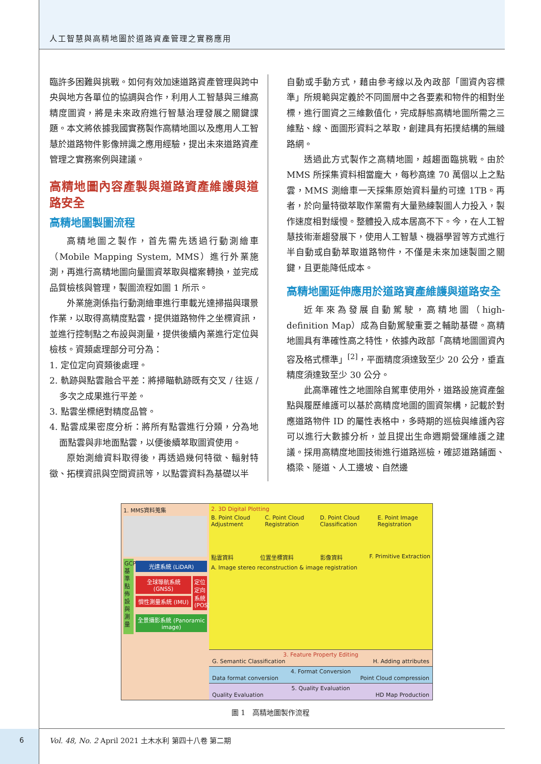人工智慧與高精地圖於道路資產管理之實務應用
臨許多困難與挑戰。如何有效加速道路資產管理與跨中央與地方各單位的協調與合作，利用人工智慧與三維高精度圖資，將是未來政府進行智慧治理發展之關鍵課題。本文將依據我國實務製作高精地圖以及應用人工智慧於道路物件影像辨識之應用經驗，提出未來道路資產管理之實務案例與建議。
高精地圖內容產製與道路資產維護與道路安全
高精地圖製圖流程
高精地圖之製作，首先需先透過行動測繪車（Mobile Mapping System, MMS）進行外業施測，再進行高精地圖向量圖資萃取與檔案轉換，並完成品質檢核與管理，製圖流程如圖 1 所示。
外業施測係指行動測繪車進行車載光達掃描與環景作業，以取得高精度點雲，提供道路物件之坐標資訊，並進行控制點之布設與測量，提供後續內業進行定位與檢核。資類處理部分可分為：
1. 定位定向資類後處理。
2. 軌跡與點雲融合平差：將掃瞄軌跡既有交叉 / 往返 / 多次之成果進行平差。
3. 點雲坐標絕對精度品管。
4. 點雲成果密度分析：將所有點雲進行分類，分為地面點雲與非地面點雲，以便後續萃取圖資使用。
原始測繪資料取得後，再透過幾何特徵、輻射特徵、拓樸資訊與空間資訊等，以點雲資料為基礎以半
自動或手動方式，藉由參考線以及內政部「圖資內容標準」所規範與定義於不同圖層中之各要素和物件的相對坐標，進行圖資之三維數值化，完成靜態高精地圖所需之三維點、線、面圖形資料之萃取，創建具有拓撲結構的無縫路網。
透過此方式製作之高精地圖，越趨面臨挑戰。由於 MMS 所採集資料相當龐大，每秒高達 70 萬個以上之點雲，MMS 測繪車一天採集原始資料量約可達 1TB。再者，於向量特徵萃取作業需有大量熟練製圖人力投入，製作速度相對緩慢。整體投入成本居高不下。今，在人工智慧技術漸趨發展下，使用人工智慧、機器學習等方式進行半自動或自動萃取道路物件，不僅是未來加速製圖之關鍵，且更能降低成本。
高精地圖延伸應用於道路資產維護與道路安全
近年來為發展自動駕駛，高精地圖（high-definition Map）成為自動駕駛重要之輔助基礎。高精地圖具有準確性高之特性，依據內政部「高精地圖圖資內容及格式標準」<sup>[2]</sup>，平面精度須達致至少 20 公分，垂直精度須達致至少 30 公分。
此高準確性之地圖除自駕車使用外，道路設施資產盤點與履歷維護可以基於高精度地圖的圖資架構，記載於對應道路物件 ID 的屬性表格中，多時期的巡檢與維護內容可以進行大數據分析，並且提出生命週期營運維護之建議。採用高精度地圖技術進行道路巡檢，確認道路鋪面、橋梁、隧道、人工邊坡、自然邊
1. MMS資料蒐集
GCP基準點佈設與測量
光達系統 (LiDAR)
全球導航系統 (GNSS)
慣性測量系統 (IMU)
定位定向系統 (POS)
全景攝影系統 (Panoramic image)
2. 3D Digital Plotting
B. Point Cloud Adjustment C. Point Cloud Registration D. Point Cloud Classification E. Point Image Registration
點雲資料 位置坐標資料 影像資料 F. Primitive Extraction
A. Image stereo reconstruction & image registration
3. Feature Property Editing
G. Semantic Classification H. Adding attributes
4. Format Conversion
Data format conversion Point Cloud compression
5. Quality Evaluation
Quality Evaluation HD Map Production
圖 1　高精地圖製作流程
6
Vol. 48, No. 2 April 2021 土木水利 第四十八卷 第二期